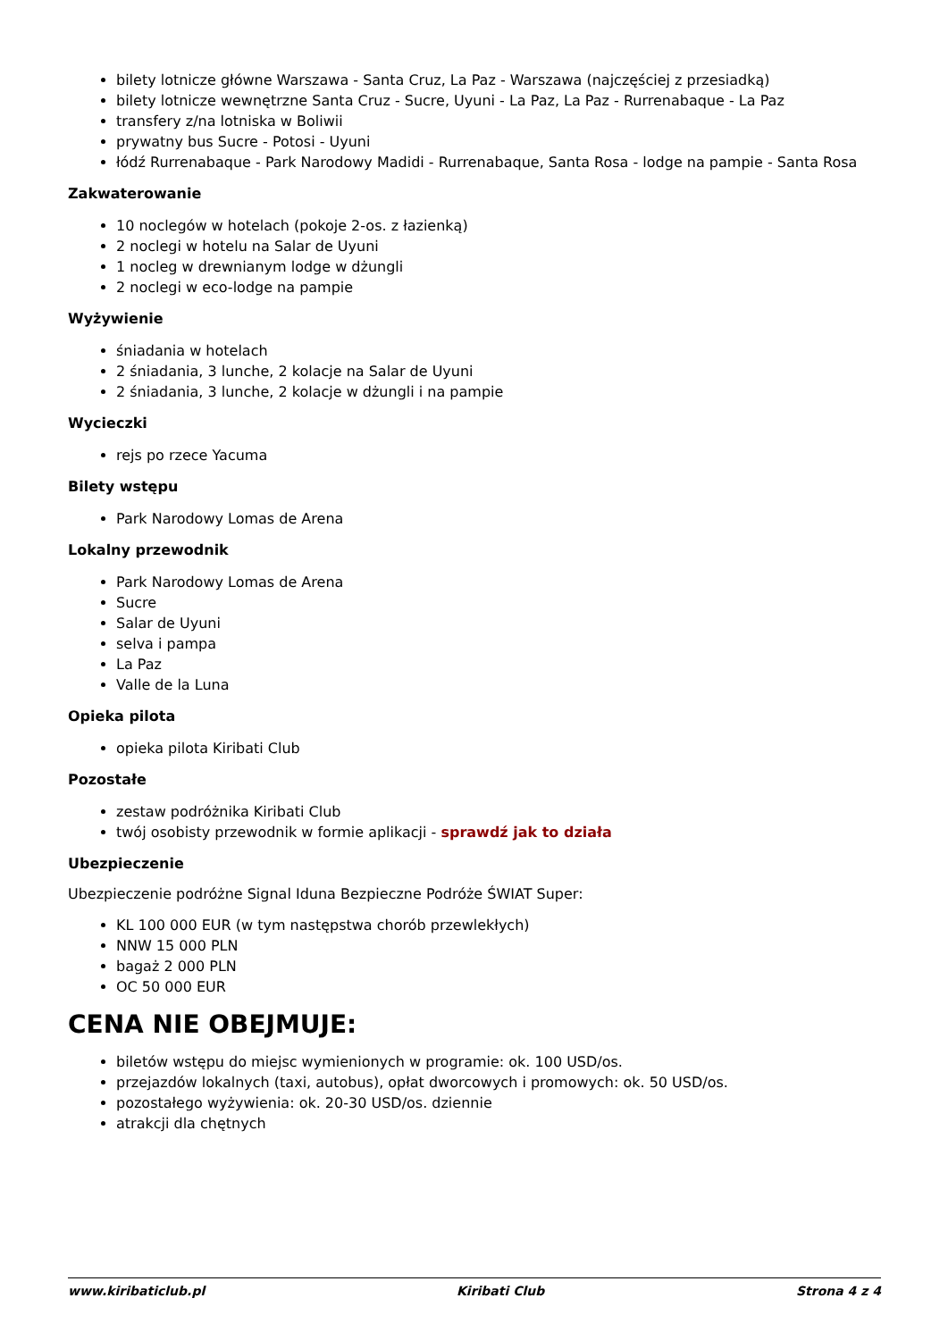bilety lotnicze główne Warszawa - Santa Cruz, La Paz - Warszawa (najczęściej z przesiadką)
bilety lotnicze wewnętrzne Santa Cruz - Sucre, Uyuni - La Paz, La Paz - Rurrenabaque - La Paz
transfery z/na lotniska w Boliwii
prywatny bus Sucre - Potosi - Uyuni
łódź Rurrenabaque - Park Narodowy Madidi - Rurrenabaque, Santa Rosa - lodge na pampie - Santa Rosa
Zakwaterowanie
10 noclegów w hotelach (pokoje 2-os. z łazienką)
2 noclegi w hotelu na Salar de Uyuni
1 nocleg w drewnianym lodge w dżungli
2 noclegi w eco-lodge na pampie
Wyżywienie
śniadania w hotelach
2 śniadania, 3 lunche, 2 kolacje na Salar de Uyuni
2 śniadania, 3 lunche, 2 kolacje w dżungli i na pampie
Wycieczki
rejs po rzece Yacuma
Bilety wstępu
Park Narodowy Lomas de Arena
Lokalny przewodnik
Park Narodowy Lomas de Arena
Sucre
Salar de Uyuni
selva i pampa
La Paz
Valle de la Luna
Opieka pilota
opieka pilota Kiribati Club
Pozostałe
zestaw podróżnika Kiribati Club
twój osobisty przewodnik w formie aplikacji - sprawdź jak to działa
Ubezpieczenie
Ubezpieczenie podróżne Signal Iduna Bezpieczne Podróże ŚWIAT Super:
KL 100 000 EUR (w tym następstwa chorób przewlekłych)
NNW 15 000 PLN
bagaż 2 000 PLN
OC 50 000 EUR
CENA NIE OBEJMUJE:
biletów wstępu do miejsc wymienionych w programie: ok. 100 USD/os.
przejazdów lokalnych (taxi, autobus), opłat dworcowych i promowych: ok. 50 USD/os.
pozostałego wyżywienia: ok. 20-30 USD/os. dziennie
atrakcji dla chętnych
www.kiribaticlub.pl Kiribati Club Strona 4 z 4